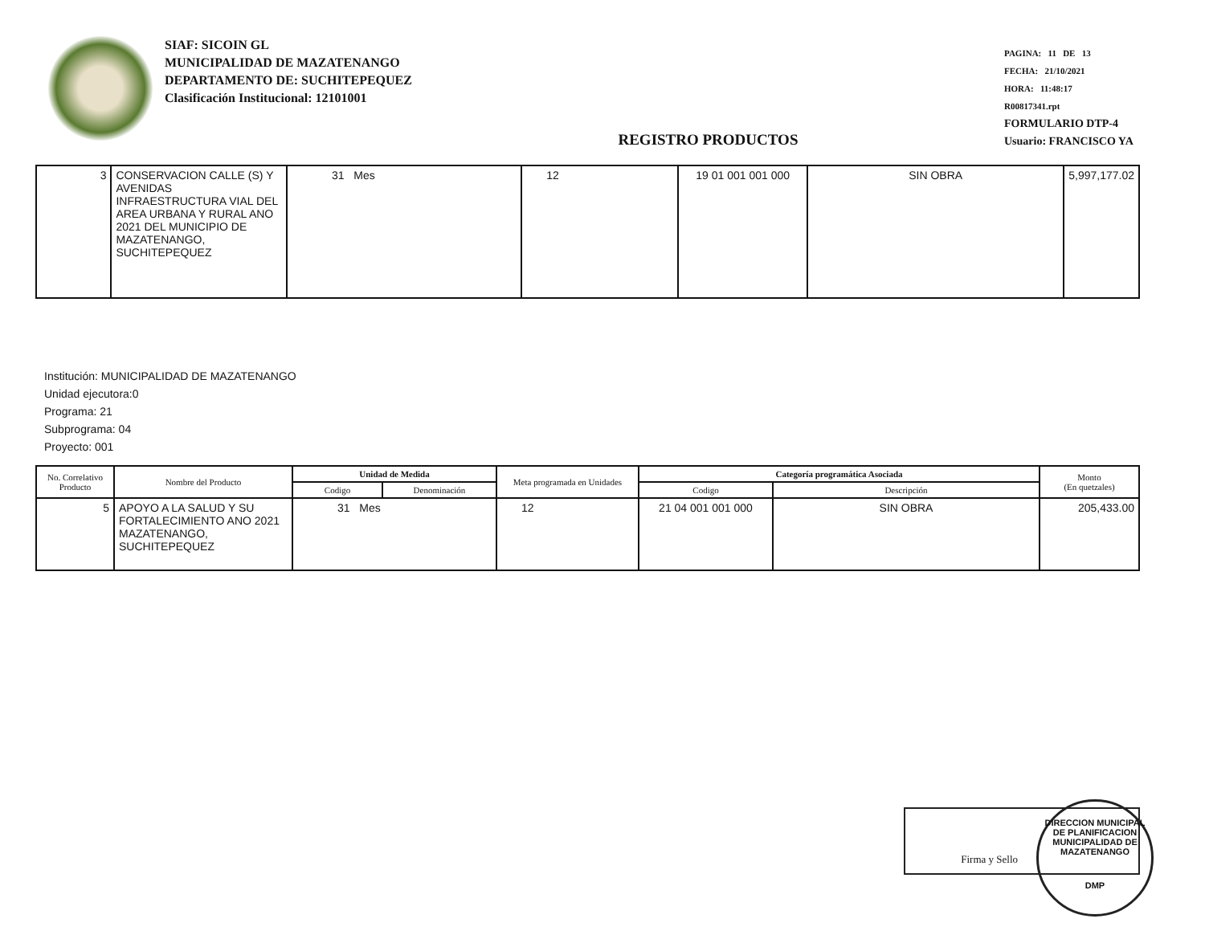SIAF: SICOIN GL
MUNICIPALIDAD DE MAZATENANGO
DEPARTAMENTO DE: SUCHITEPEQUEZ
Clasificación Institucional: 12101001
REGISTRO PRODUCTOS
PAGINA: 11 DE 13
FECHA: 21/10/2021
HORA: 11:48:17
R00817341.rpt
FORMULARIO DTP-4
Usuario: FRANCISCO YA
| 3 | CONSERVACION CALLE (S) Y AVENIDAS INFRAESTRUCTURA VIAL DEL AREA URBANA Y RURAL ANO 2021 DEL MUNICIPIO DE MAZATENANGO, SUCHITEPEQUEZ | 31 Mes | 12 | 19 01 001 001 000 | SIN OBRA | 5,997,177.02 |
Institución: MUNICIPALIDAD DE MAZATENANGO
Unidad ejecutora:0
Programa: 21
Subprograma: 04
Proyecto: 001
| No. Correlativo Producto | Nombre del Producto | Unidad de Medida | | Meta programada en Unidades | Categoría programática Asociada | | Monto (En quetzales) |
| --- | --- | --- | --- | --- | --- | --- | --- |
| | | Codigo | Denominación | | Codigo | Descripción | |
| 5 | APOYO A LA SALUD Y SU FORTALECIMIENTO ANO 2021 MAZATENANGO, SUCHITEPEQUEZ | 31 Mes | | 12 | 21 04 001 001 000 | SIN OBRA | 205,433.00 |
Firma y Sello
DIRECCION MUNICIPAL DE PLANIFICACION
MUNICIPALIDAD DE MAZATENANGO
DMP